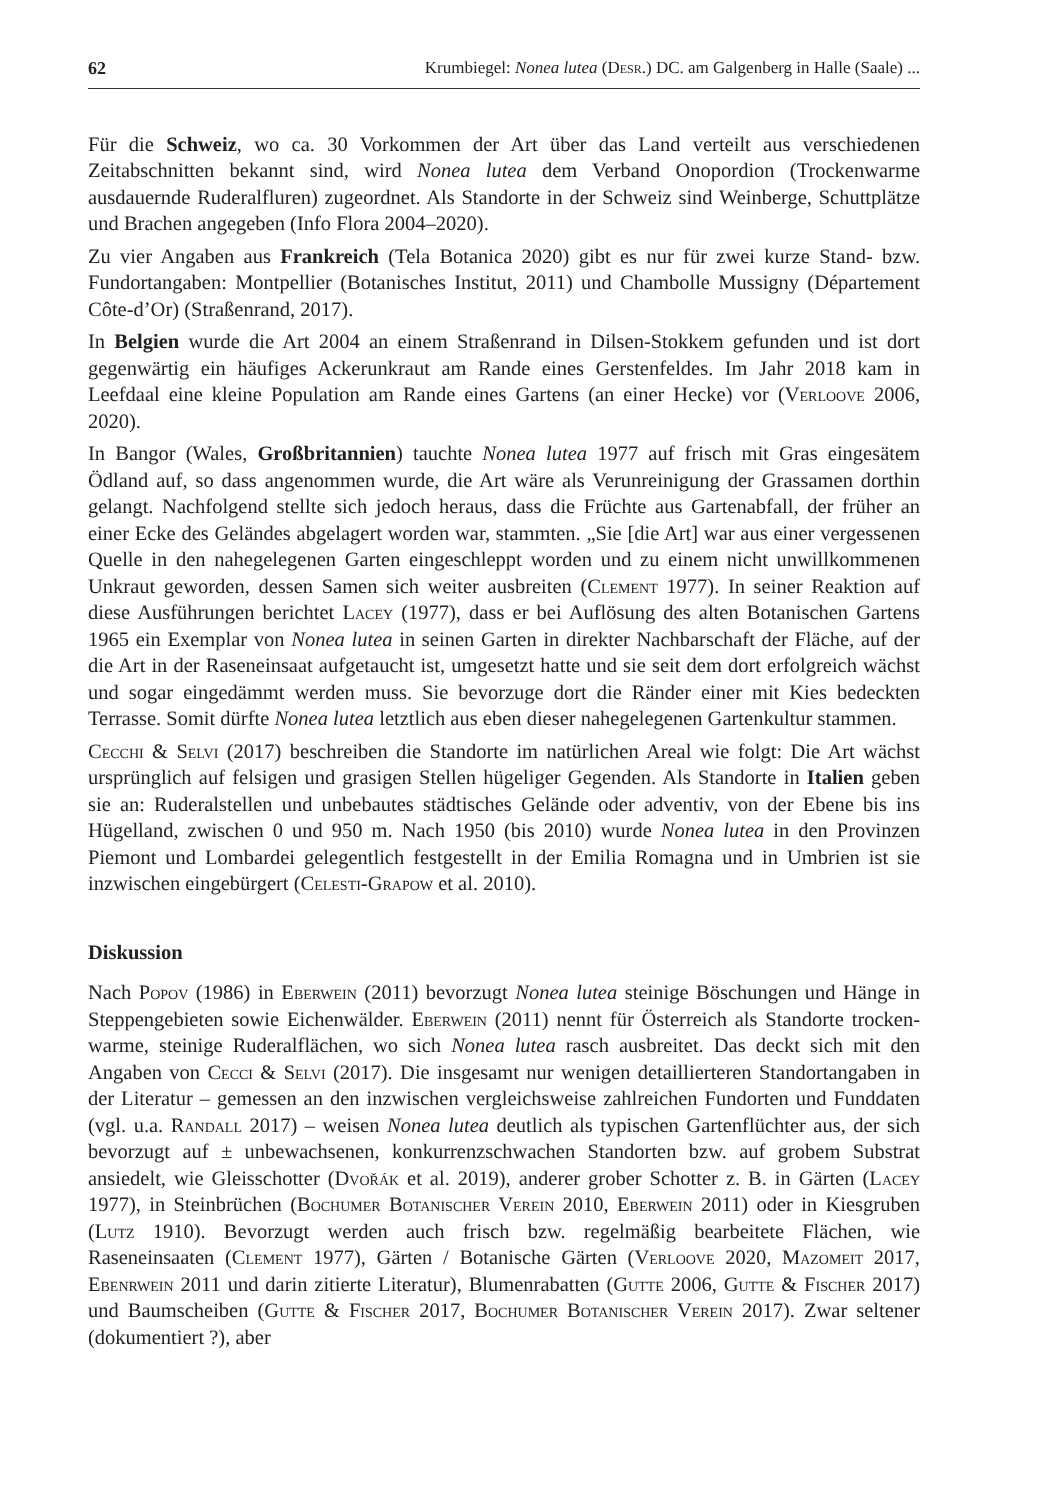62 Krumbiegel: Nonea lutea (Desr.) DC. am Galgenberg in Halle (Saale) ...
Für die Schweiz, wo ca. 30 Vorkommen der Art über das Land verteilt aus verschiedenen Zeitabschnitten bekannt sind, wird Nonea lutea dem Verband Onopordion (Trockenwarme ausdauernde Ruderalfluren) zugeordnet. Als Standorte in der Schweiz sind Weinberge, Schuttplätze und Brachen angegeben (Info Flora 2004–2020).
Zu vier Angaben aus Frankreich (Tela Botanica 2020) gibt es nur für zwei kurze Stand- bzw. Fundortangaben: Montpellier (Botanisches Institut, 2011) und Chambolle Mussigny (Département Côte-d’Or) (Straßenrand, 2017).
In Belgien wurde die Art 2004 an einem Straßenrand in Dilsen-Stokkem gefunden und ist dort gegenwärtig ein häufiges Ackerunkraut am Rande eines Gerstenfeldes. Im Jahr 2018 kam in Leefdaal eine kleine Population am Rande eines Gartens (an einer Hecke) vor (Verloove 2006, 2020).
In Bangor (Wales, Großbritannien) tauchte Nonea lutea 1977 auf frisch mit Gras eingesätem Ödland auf, so dass angenommen wurde, die Art wäre als Verunreinigung der Grassamen dorthin gelangt. Nachfolgend stellte sich jedoch heraus, dass die Früchte aus Gartenabfall, der früher an einer Ecke des Geländes abgelagert worden war, stammten. „Sie [die Art] war aus einer vergessenen Quelle in den nahegelegenen Garten eingeschleppt worden und zu einem nicht unwillkommenen Unkraut geworden, dessen Samen sich weiter ausbreiten (Clement 1977). In seiner Reaktion auf diese Ausführungen berichtet Lacey (1977), dass er bei Auflösung des alten Botanischen Gartens 1965 ein Exemplar von Nonea lutea in seinen Garten in direkter Nachbarschaft der Fläche, auf der die Art in der Raseneinsaat aufgetaucht ist, umgesetzt hatte und sie seit dem dort erfolgreich wächst und sogar eingedämmt werden muss. Sie bevorzuge dort die Ränder einer mit Kies bedeckten Terrasse. Somit dürfte Nonea lutea letztlich aus eben dieser nahegelegenen Gartenkultur stammen.
Cecchi & Selvi (2017) beschreiben die Standorte im natürlichen Areal wie folgt: Die Art wächst ursprünglich auf felsigen und grasigen Stellen hügeliger Gegenden. Als Standorte in Italien geben sie an: Ruderalstellen und unbebautes städtisches Gelände oder adventiv, von der Ebene bis ins Hügelland, zwischen 0 und 950 m. Nach 1950 (bis 2010) wurde Nonea lutea in den Provinzen Piemont und Lombardei gelegentlich festgestellt in der Emilia Romagna und in Umbrien ist sie inzwischen eingebürgert (Celesti-Grapow et al. 2010).
Diskussion
Nach Popov (1986) in Eberwein (2011) bevorzugt Nonea lutea steinige Böschungen und Hänge in Steppengebieten sowie Eichenwälder. Eberwein (2011) nennt für Österreich als Standorte trocken-warme, steinige Ruderalflächen, wo sich Nonea lutea rasch ausbreitet. Das deckt sich mit den Angaben von Cecci & Selvi (2017). Die insgesamt nur wenigen detaillierteren Standortangaben in der Literatur – gemessen an den inzwischen vergleichsweise zahlreichen Fundorten und Funddaten (vgl. u.a. Randall 2017) – weisen Nonea lutea deutlich als typischen Gartenflüchter aus, der sich bevorzugt auf ± unbewachsenen, konkurrenzschwachen Standorten bzw. auf grobem Substrat ansiedelt, wie Gleisschotter (Dvořák et al. 2019), anderer grober Schotter z. B. in Gärten (Lacey 1977), in Steinbrüchen (Bochumer Botanischer Verein 2010, Eberwein 2011) oder in Kiesgruben (Lutz 1910). Bevorzugt werden auch frisch bzw. regelmäßig bearbeitete Flächen, wie Raseneinsaaten (Clement 1977), Gärten / Botanische Gärten (Verloove 2020, Mazomeit 2017, Ebenrwein 2011 und darin zitierte Literatur), Blumenrabatten (Gutte 2006, Gutte & Fischer 2017) und Baumscheiben (Gutte & Fischer 2017, Bochumer Botanischer Verein 2017). Zwar seltener (dokumentiert ?), aber